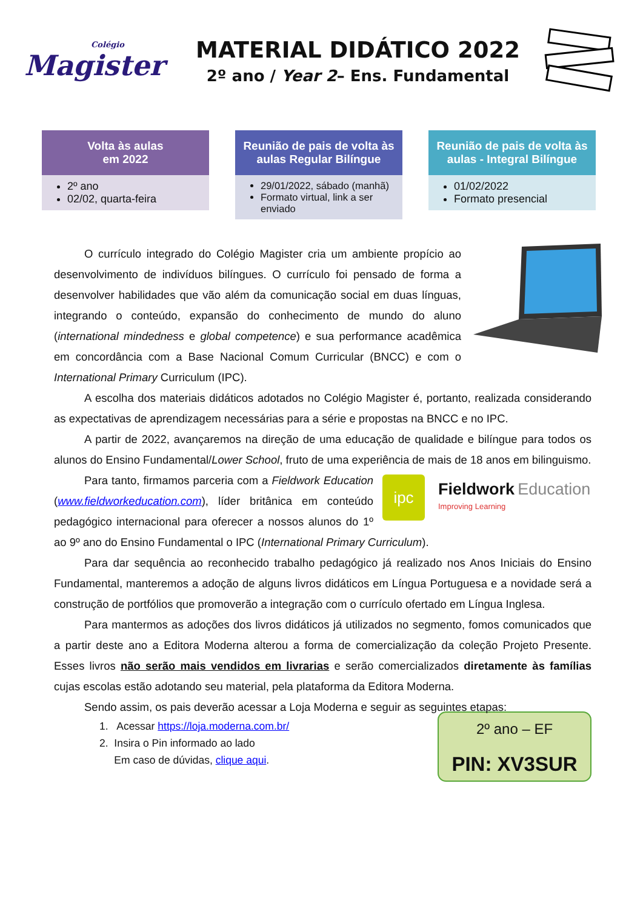Colégio
Magister
MATERIAL DIDÁTICO 2022
2º ano / Year 2– Ens. Fundamental
Volta às aulas
em 2022
2º ano
02/02, quarta-feira
Reunião de pais de volta às aulas Regular Bilíngue
29/01/2022, sábado (manhã)
Formato virtual, link a ser enviado
Reunião de pais de volta às aulas - Integral Bilíngue
01/02/2022
Formato presencial
O currículo integrado do Colégio Magister cria um ambiente propício ao desenvolvimento de indivíduos bilíngues. O currículo foi pensado de forma a desenvolver habilidades que vão além da comunicação social em duas línguas, integrando o conteúdo, expansão do conhecimento de mundo do aluno (international mindedness e global competence) e sua performance acadêmica em concordância com a Base Nacional Comum Curricular (BNCC) e com o International Primary Curriculum (IPC).
A escolha dos materiais didáticos adotados no Colégio Magister é, portanto, realizada considerando as expectativas de aprendizagem necessárias para a série e propostas na BNCC e no IPC.
A partir de 2022, avançaremos na direção de uma educação de qualidade e bilíngue para todos os alunos do Ensino Fundamental/Lower School, fruto de uma experiência de mais de 18 anos em bilinguismo.
ipc
Fieldwork Education
Improving Learning
Para tanto, firmamos parceria com a Fieldwork Education (www.fieldworkeducation.com), líder britânica em conteúdo pedagógico internacional para oferecer a nossos alunos do 1º ao 9º ano do Ensino Fundamental o IPC (International Primary Curriculum).
Para dar sequência ao reconhecido trabalho pedagógico já realizado nos Anos Iniciais do Ensino Fundamental, manteremos a adoção de alguns livros didáticos em Língua Portuguesa e a novidade será a construção de portfólios que promoverão a integração com o currículo ofertado em Língua Inglesa.
Para mantermos as adoções dos livros didáticos já utilizados no segmento, fomos comunicados que a partir deste ano a Editora Moderna alterou a forma de comercialização da coleção Projeto Presente. Esses livros não serão mais vendidos em livrarias e serão comercializados diretamente às famílias cujas escolas estão adotando seu material, pela plataforma da Editora Moderna.
Sendo assim, os pais deverão acessar a Loja Moderna e seguir as seguintes etapas:
2º ano – EF
PIN: XV3SUR
1. Acessar https://loja.moderna.com.br/
2. Insira o Pin informado ao lado
Em caso de dúvidas, clique aqui.